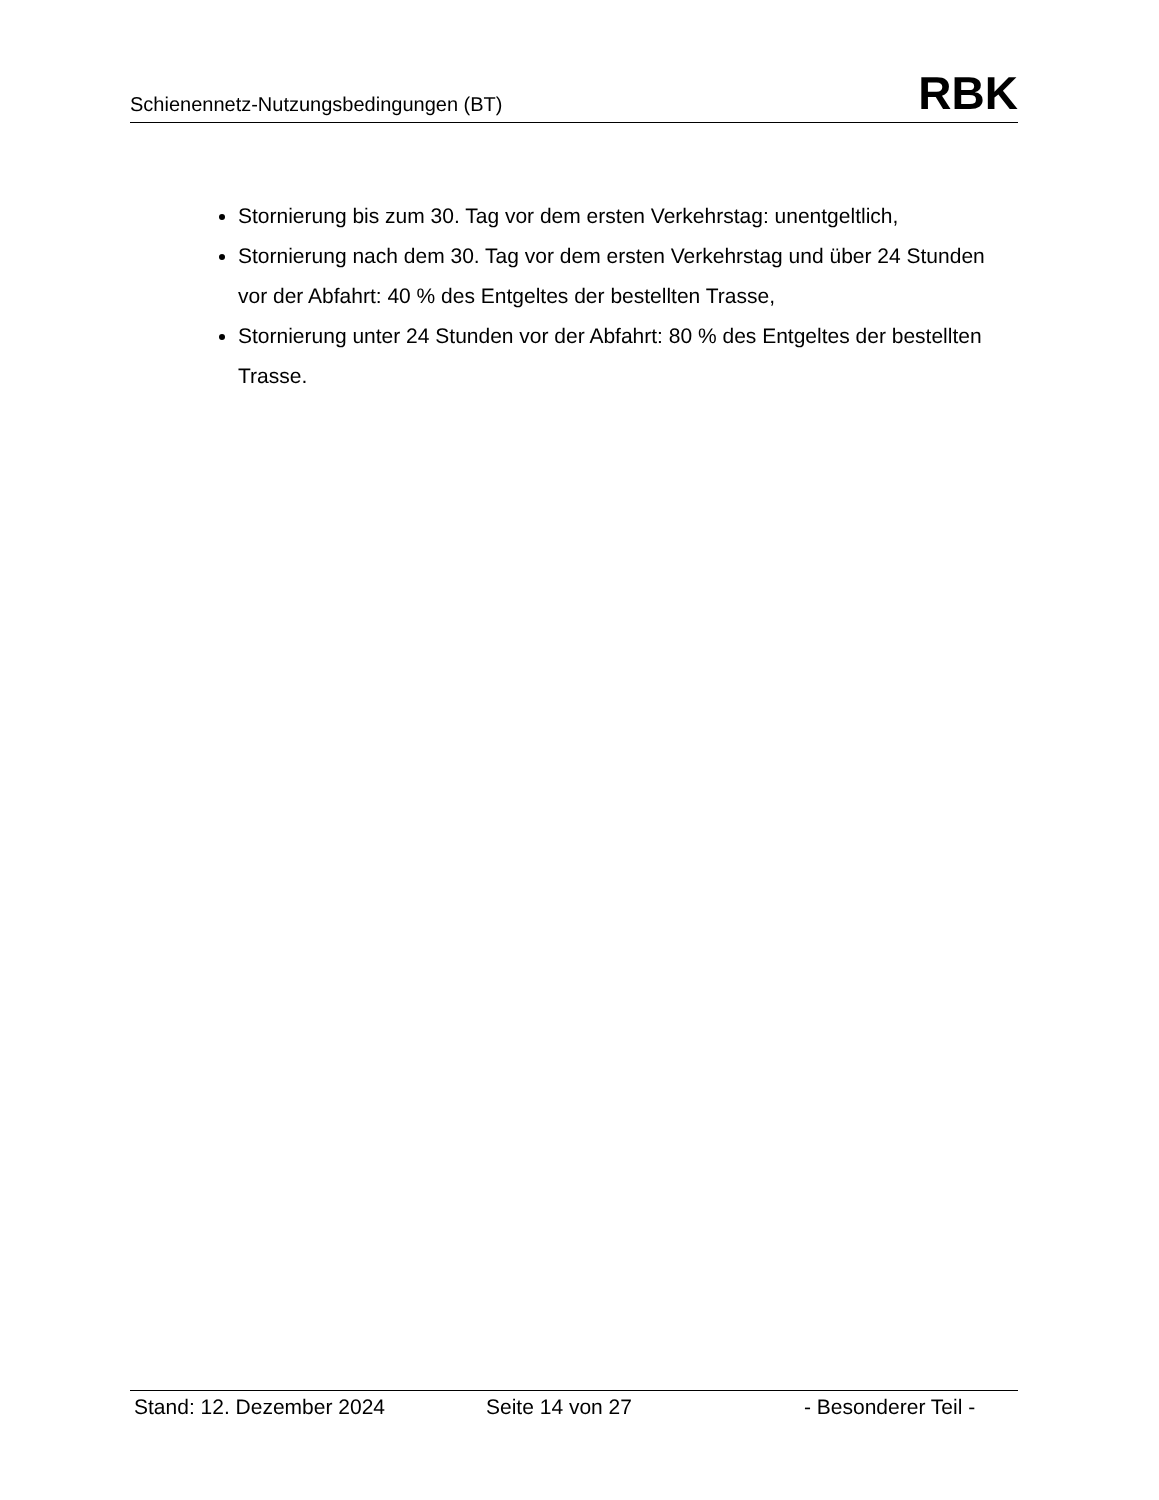Schienennetz-Nutzungsbedingungen (BT) RBK
Stornierung bis zum 30. Tag vor dem ersten Verkehrstag: unentgeltlich,
Stornierung nach dem 30. Tag vor dem ersten Verkehrstag und über 24 Stunden vor der Abfahrt: 40 % des Entgeltes der bestellten Trasse,
Stornierung unter 24 Stunden vor der Abfahrt: 80 % des Entgeltes der bestellten Trasse.
Stand: 12. Dezember 2024 Seite 14 von 27 - Besonderer Teil -